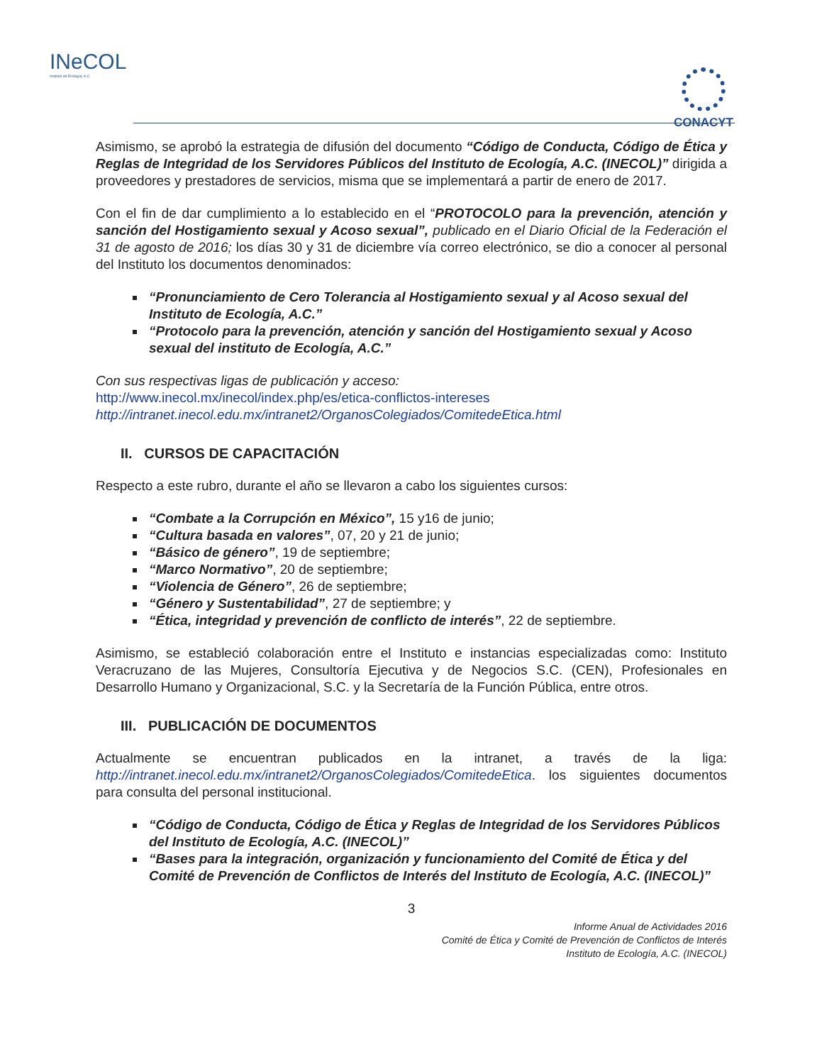INeCOL
Instituto de Ecología, A.C.
CONACYT
Asimismo, se aprobó la estrategia de difusión del documento “Código de Conducta, Código de Ética y Reglas de Integridad de los Servidores Públicos del Instituto de Ecología, A.C. (INECOL)” dirigida a proveedores y prestadores de servicios, misma que se implementará a partir de enero de 2017.
Con el fin de dar cumplimiento a lo establecido en el “PROTOCOLO para la prevención, atención y sanción del Hostigamiento sexual y Acoso sexual”, publicado en el Diario Oficial de la Federación el 31 de agosto de 2016; los días 30 y 31 de diciembre vía correo electrónico, se dio a conocer al personal del Instituto los documentos denominados:
“Pronunciamiento de Cero Tolerancia al Hostigamiento sexual y al Acoso sexual del Instituto de Ecología, A.C.”
“Protocolo para la prevención, atención y sanción del Hostigamiento sexual y Acoso sexual del instituto de Ecología, A.C.”
Con sus respectivas ligas de publicación y acceso:
http://www.inecol.mx/inecol/index.php/es/etica-conflictos-intereses
http://intranet.inecol.edu.mx/intranet2/OrganosColegiados/ComitedeEtica.html
II. CURSOS DE CAPACITACIÓN
Respecto a este rubro, durante el año se llevaron a cabo los siguientes cursos:
“Combate a la Corrupción en México”, 15 y16 de junio;
“Cultura basada en valores”, 07, 20 y 21 de junio;
“Básico de género”, 19 de septiembre;
“Marco Normativo”, 20 de septiembre;
“Violencia de Género”, 26 de septiembre;
“Género y Sustentabilidad”, 27 de septiembre; y
“Ética, integridad y prevención de conflicto de interés”, 22 de septiembre.
Asimismo, se estableció colaboración entre el Instituto e instancias especializadas como: Instituto Veracruzano de las Mujeres, Consultoría Ejecutiva y de Negocios S.C. (CEN), Profesionales en Desarrollo Humano y Organizacional, S.C. y la Secretaría de la Función Pública, entre otros.
III. PUBLICACIÓN DE DOCUMENTOS
Actualmente se encuentran publicados en la intranet, a través de la liga: http://intranet.inecol.edu.mx/intranet2/OrganosColegiados/ComitedeEtica. los siguientes documentos para consulta del personal institucional.
“Código de Conducta, Código de Ética y Reglas de Integridad de los Servidores Públicos del Instituto de Ecología, A.C. (INECOL)”
“Bases para la integración, organización y funcionamiento del Comité de Ética y del Comité de Prevención de Conflictos de Interés del Instituto de Ecología, A.C. (INECOL)”
3
Informe Anual de Actividades 2016
Comité de Ética y Comité de Prevención de Conflictos de Interés
Instituto de Ecología, A.C. (INECOL)